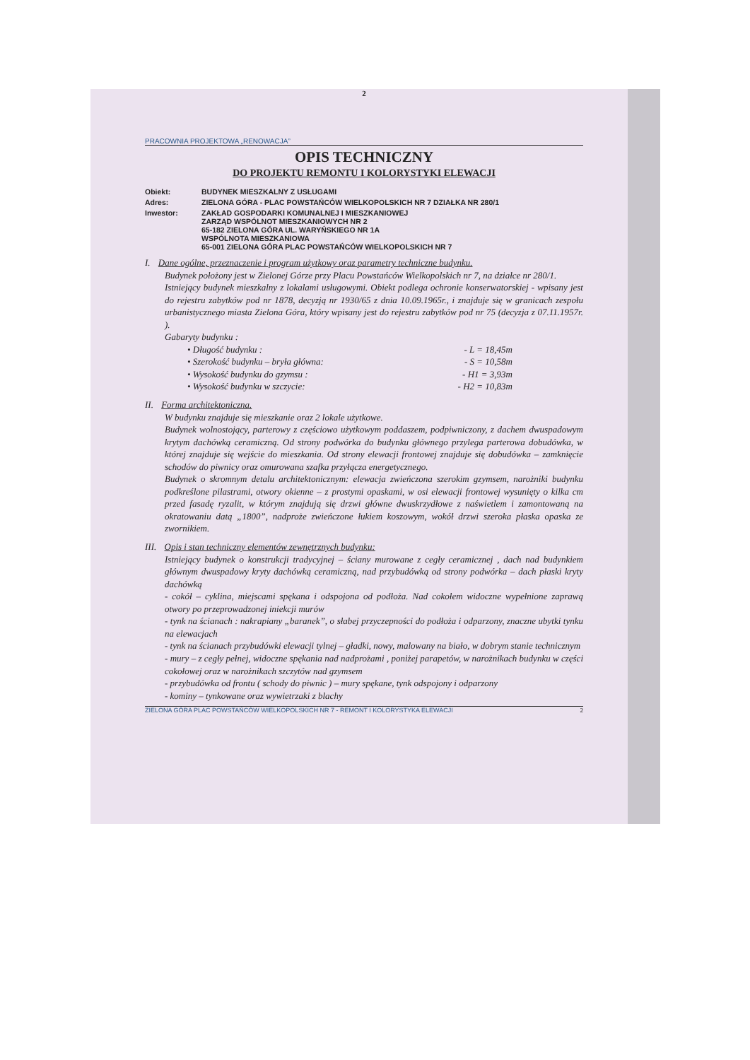2
PRACOWNIA PROJEKTOWA „RENOWACJA”
OPIS TECHNICZNY
DO PROJEKTU REMONTU I KOLORYSTYKI ELEWACJI
Obiekt:
BUDYNEK MIESZKALNY Z USŁUGAMI
Adres:
ZIELONA GÓRA - PLAC POWSTAŃCÓW WIELKOPOLSKICH NR 7 DZIAŁKA NR 280/1
Inwestor:
ZAKŁAD GOSPODARKI KOMUNALNEJ I MIESZKANIOWEJ
ZARZĄD WSPÓLNOT MIESZKANIOWYCH NR 2
65-182 ZIELONA GÓRA UL. WARYŃSKIEGO NR 1A
WSPÓLNOTA MIESZKANIOWA
65-001 ZIELONA GÓRA PLAC POWSTAŃCÓW WIELKOPOLSKICH NR 7
I. Dane ogólne, przeznaczenie i program użytkowy oraz parametry techniczne budynku.
Budynek położony jest w Zielonej Górze przy Placu Powstańców Wielkopolskich nr 7, na działce nr 280/1.
Istniejący budynek mieszkalny z lokalami usługowymi. Obiekt podlega ochronie konserwatorskiej - wpisany jest do rejestru zabytków pod nr 1878, decyzją nr 1930/65 z dnia 10.09.1965r., i znajduje się w granicach zespołu urbanistycznego miasta Zielona Góra, który wpisany jest do rejestru zabytków pod nr 75 (decyzja z 07.11.1957r. ).
Gabaryty budynku :
• Długość budynku : - L = 18,45m
• Szerokość budynku – bryła główna: - S = 10,58m
• Wysokość budynku do gzymsu : - H1 = 3,93m
• Wysokość budynku w szczycie: - H2 = 10,83m
II. Forma architektoniczna.
W budynku znajduje się mieszkanie oraz 2 lokale użytkowe.
Budynek wolnostojący, parterowy z częściowo użytkowym poddaszem, podpiwniczony, z dachem dwuspadowym krytym dachówką ceramiczną. Od strony podwórka do budynku głównego przylega parterowa dobudówka, w której znajduje się wejście do mieszkania. Od strony elewacji frontowej znajduje się dobudówka – zamknięcie schodów do piwnicy oraz omurowana szafka przyłącza energetycznego.
Budynek o skromnym detalu architektonicznym: elewacja zwieńczona szerokim gzymsem, narożniki budynku podkreślone pilastrami, otwory okienne – z prostymi opaskami, w osi elewacji frontowej wysunięty o kilka cm przed fasadę ryzalit, w którym znajdują się drzwi główne dwuskrzydłowe z naświetlem i zamontowaną na okratowaniu datą „1800”, nadproże zwieńczone łukiem koszowym, wokół drzwi szeroka płaska opaska ze zwornikiem.
III. Opis i stan techniczny elementów zewnętrznych budynku:
Istniejący budynek o konstrukcji tradycyjnej – ściany murowane z cegły ceramicznej , dach nad budynkiem głównym dwuspadowy kryty dachówką ceramiczną, nad przybudówką od strony podwórka – dach płaski kryty dachówką
- cokół – cyklina, miejscami spękana i odspojona od podłoża. Nad cokołem widoczne wypełnione zaprawą otwory po przeprowadzonej iniekcji murów
- tynk na ścianach : nakrapiany „baranek”, o słabej przyczepności do podłoża i odparzony, znaczne ubytki tynku na elewacjach
- tynk na ścianach przybudówki elewacji tylnej – gładki, nowy, malowany na biało, w dobrym stanie technicznym
- mury – z cegły pełnej, widoczne spękania nad nadprożami , poniżej parapetów, w narożnikach budynku w części cokołowej oraz w narożnikach szczytów nad gzymsem
- przybudówka od frontu ( schody do piwnic ) – mury spękane, tynk odspojony i odparzony
- kominy – tynkowane oraz wywietrzaki z blachy
ZIELONA GÓRA PLAC POWSTAŃCÓW WIELKOPOLSKICH NR 7 - REMONT I KOLORYSTYKA ELEWACJI 2